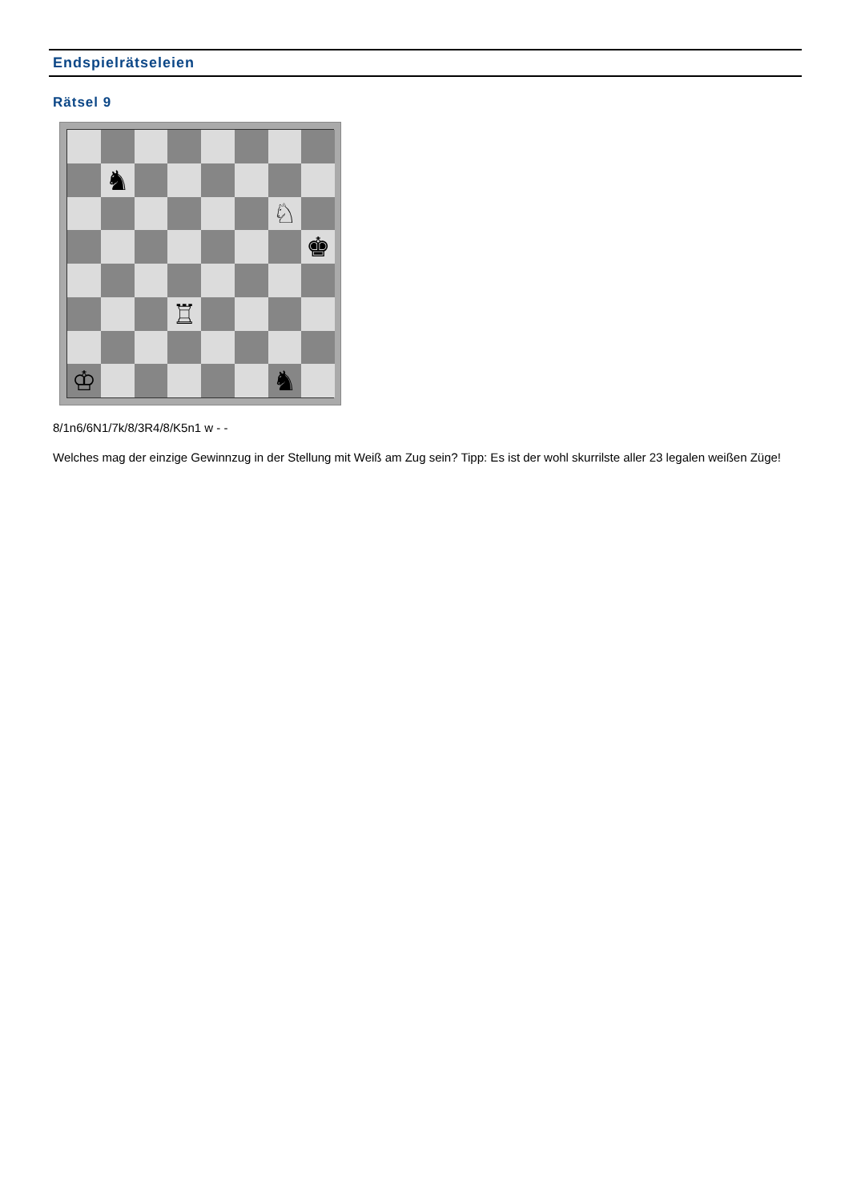Endspielrätseleien
Rätsel 9
♞
♘
♚
♖
♔
♞
8/1n6/6N1/7k/8/3R4/8/K5n1 w - -
Welches mag der einzige Gewinnzug in der Stellung mit Weiß am Zug sein? Tipp: Es ist der wohl skurrilste aller 23 legalen weißen Züge!